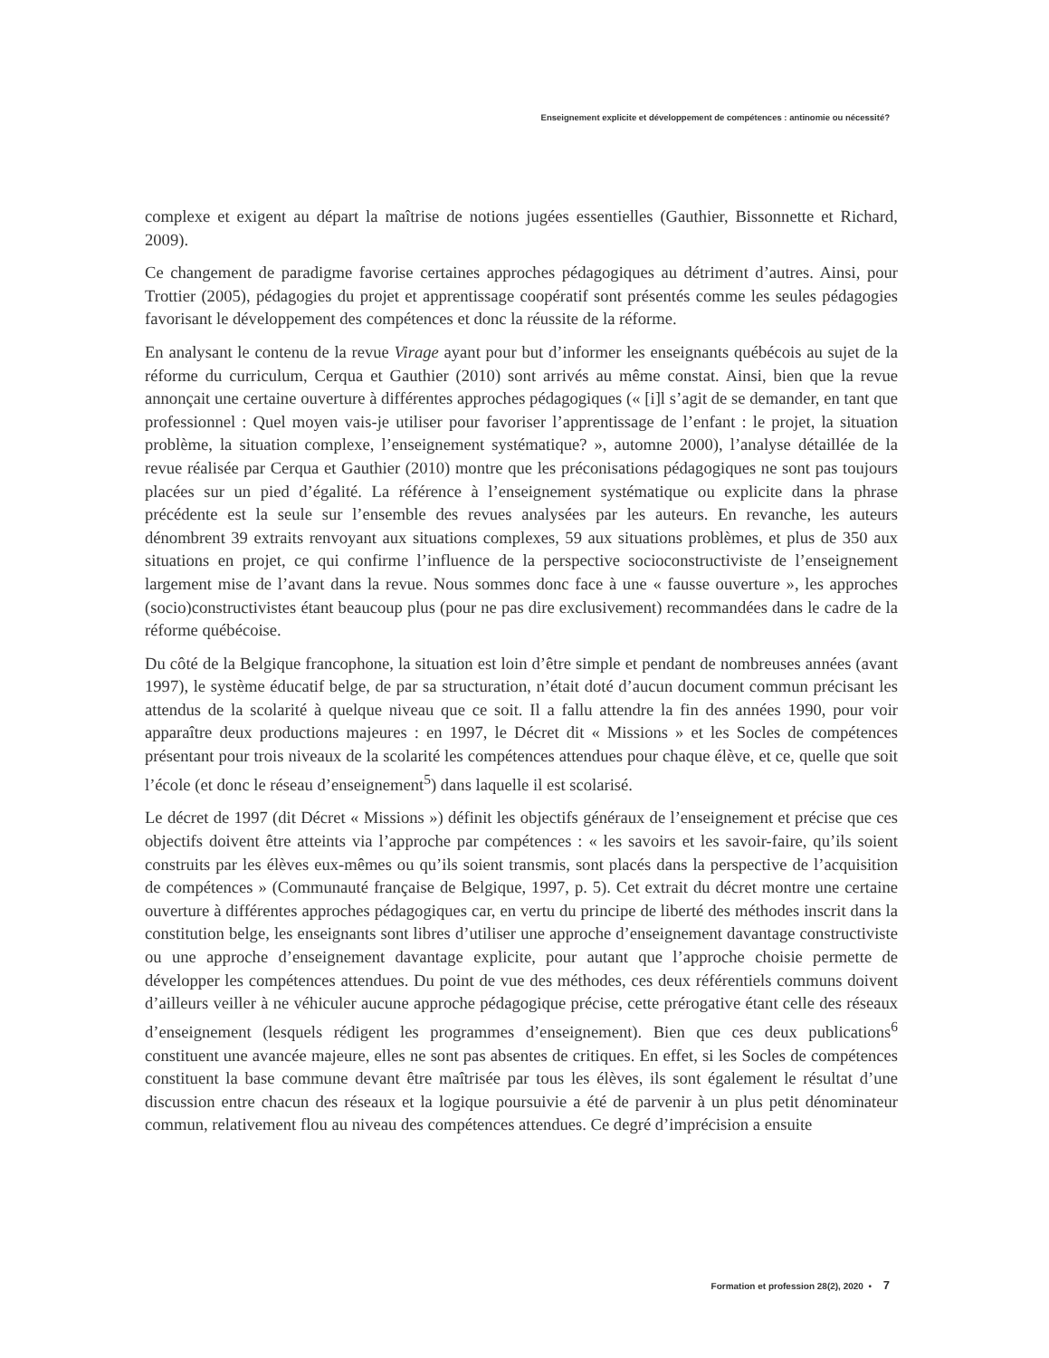Enseignement explicite et développement de compétences : antinomie ou nécessité?
complexe et exigent au départ la maîtrise de notions jugées essentielles (Gauthier, Bissonnette et Richard, 2009).
Ce changement de paradigme favorise certaines approches pédagogiques au détriment d’autres. Ainsi, pour Trottier (2005), pédagogies du projet et apprentissage coopératif sont présentés comme les seules pédagogies favorisant le développement des compétences et donc la réussite de la réforme.
En analysant le contenu de la revue Virage ayant pour but d’informer les enseignants québécois au sujet de la réforme du curriculum, Cerqua et Gauthier (2010) sont arrivés au même constat. Ainsi, bien que la revue annonçait une certaine ouverture à différentes approches pédagogiques (« [i]l s’agit de se demander, en tant que professionnel : Quel moyen vais-je utiliser pour favoriser l’apprentissage de l’enfant : le projet, la situation problème, la situation complexe, l’enseignement systématique? », automne 2000), l’analyse détaillée de la revue réalisée par Cerqua et Gauthier (2010) montre que les préconisations pédagogiques ne sont pas toujours placées sur un pied d’égalité. La référence à l’enseignement systématique ou explicite dans la phrase précédente est la seule sur l’ensemble des revues analysées par les auteurs. En revanche, les auteurs dénombrent 39 extraits renvoyant aux situations complexes, 59 aux situations problèmes, et plus de 350 aux situations en projet, ce qui confirme l’influence de la perspective socioconstructiviste de l’enseignement largement mise de l’avant dans la revue. Nous sommes donc face à une « fausse ouverture », les approches (socio)constructivistes étant beaucoup plus (pour ne pas dire exclusivement) recommandées dans le cadre de la réforme québécoise.
Du côté de la Belgique francophone, la situation est loin d’être simple et pendant de nombreuses années (avant 1997), le système éducatif belge, de par sa structuration, n’était doté d’aucun document commun précisant les attendus de la scolarité à quelque niveau que ce soit. Il a fallu attendre la fin des années 1990, pour voir apparaître deux productions majeures : en 1997, le Décret dit « Missions » et les Socles de compétences présentant pour trois niveaux de la scolarité les compétences attendues pour chaque élève, et ce, quelle que soit l’école (et donc le réseau d’enseignement<sup>5</sup>) dans laquelle il est scolarisé.
Le décret de 1997 (dit Décret « Missions ») définit les objectifs généraux de l’enseignement et précise que ces objectifs doivent être atteints via l’approche par compétences : « les savoirs et les savoir-faire, qu’ils soient construits par les élèves eux-mêmes ou qu’ils soient transmis, sont placés dans la perspective de l’acquisition de compétences » (Communauté française de Belgique, 1997, p. 5). Cet extrait du décret montre une certaine ouverture à différentes approches pédagogiques car, en vertu du principe de liberté des méthodes inscrit dans la constitution belge, les enseignants sont libres d’utiliser une approche d’enseignement davantage constructiviste ou une approche d’enseignement davantage explicite, pour autant que l’approche choisie permette de développer les compétences attendues. Du point de vue des méthodes, ces deux référentiels communs doivent d’ailleurs veiller à ne véhiculer aucune approche pédagogique précise, cette prérogative étant celle des réseaux d’enseignement (lesquels rédigent les programmes d’enseignement). Bien que ces deux publications<sup>6</sup> constituent une avancée majeure, elles ne sont pas absentes de critiques. En effet, si les Socles de compétences constituent la base commune devant être maîtrisée par tous les élèves, ils sont également le résultat d’une discussion entre chacun des réseaux et la logique poursuivie a été de parvenir à un plus petit dénominateur commun, relativement flou au niveau des compétences attendues. Ce degré d’imprécision a ensuite
Formation et profession 28(2), 2020 • 7